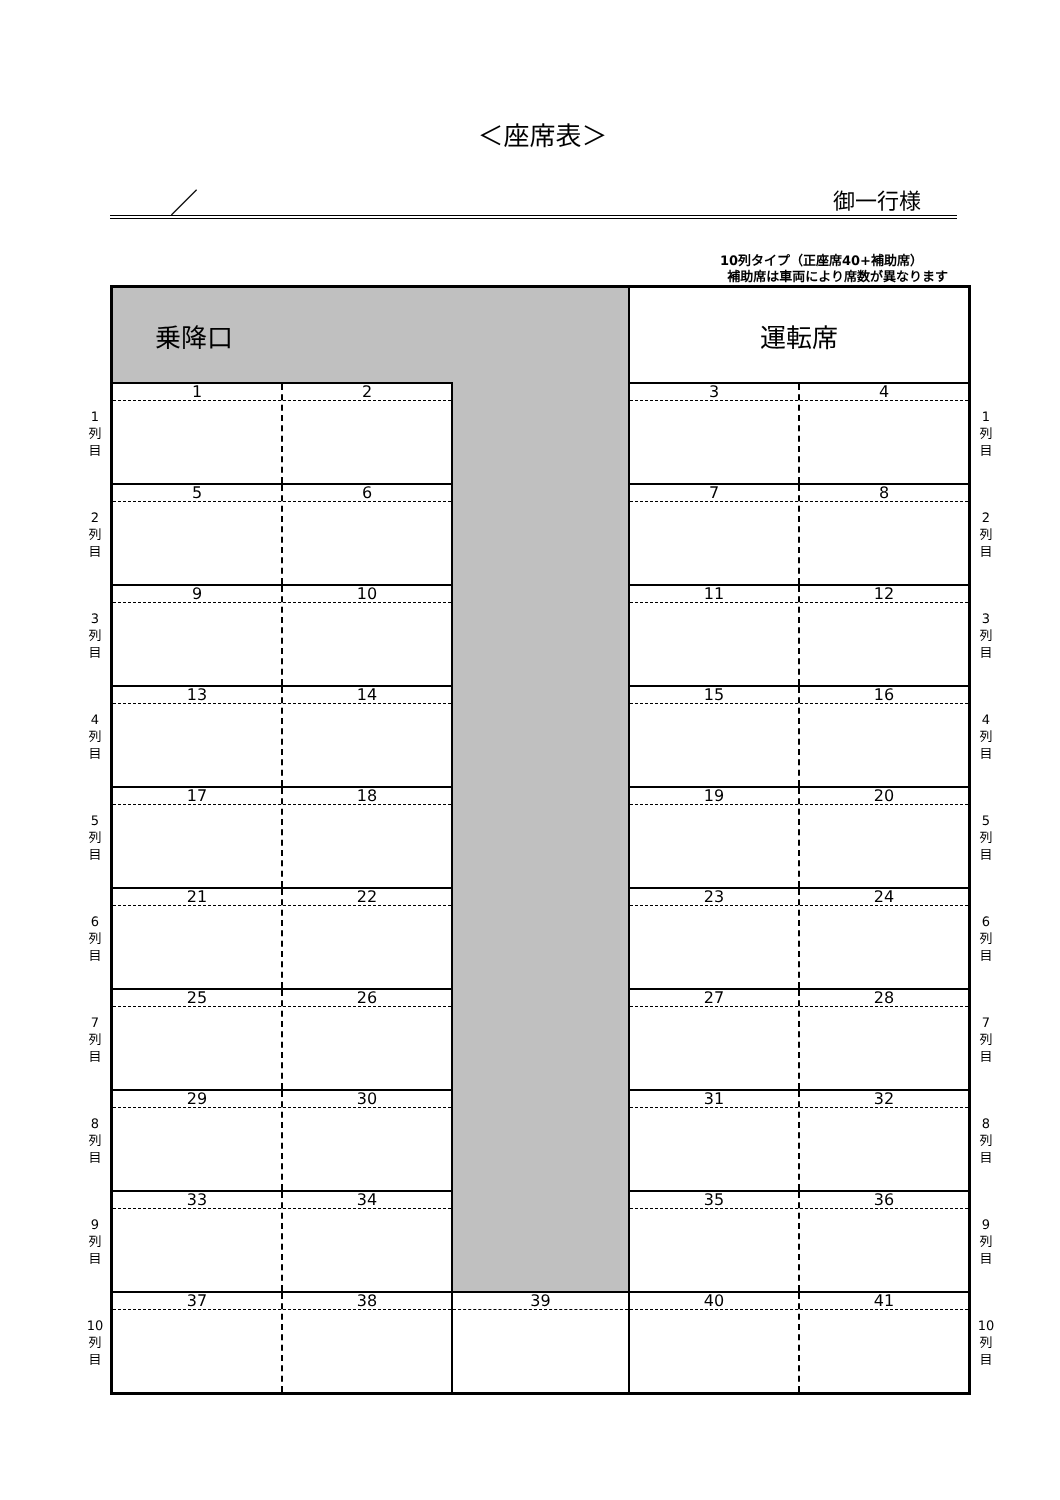＜座席表＞
／ 御一行様
10列タイプ（正座席40+補助席）
補助席は車両により席数が異なります
| | 乗降口 | | | 運転席 | | |
| 1 列 目 | 1 | 2 | | 3 | 4 | 1 列 目 |
| 2 列 目 | 5 | 6 | | 7 | 8 | 2 列 目 |
| 3 列 目 | 9 | 10 | | 11 | 12 | 3 列 目 |
| 4 列 目 | 13 | 14 | | 15 | 16 | 4 列 目 |
| 5 列 目 | 17 | 18 | | 19 | 20 | 5 列 目 |
| 6 列 目 | 21 | 22 | | 23 | 24 | 6 列 目 |
| 7 列 目 | 25 | 26 | | 27 | 28 | 7 列 目 |
| 8 列 目 | 29 | 30 | | 31 | 32 | 8 列 目 |
| 9 列 目 | 33 | 34 | | 35 | 36 | 9 列 目 |
| 10 列 目 | 37 | 38 | 39 | 40 | 41 | 10 列 目 |